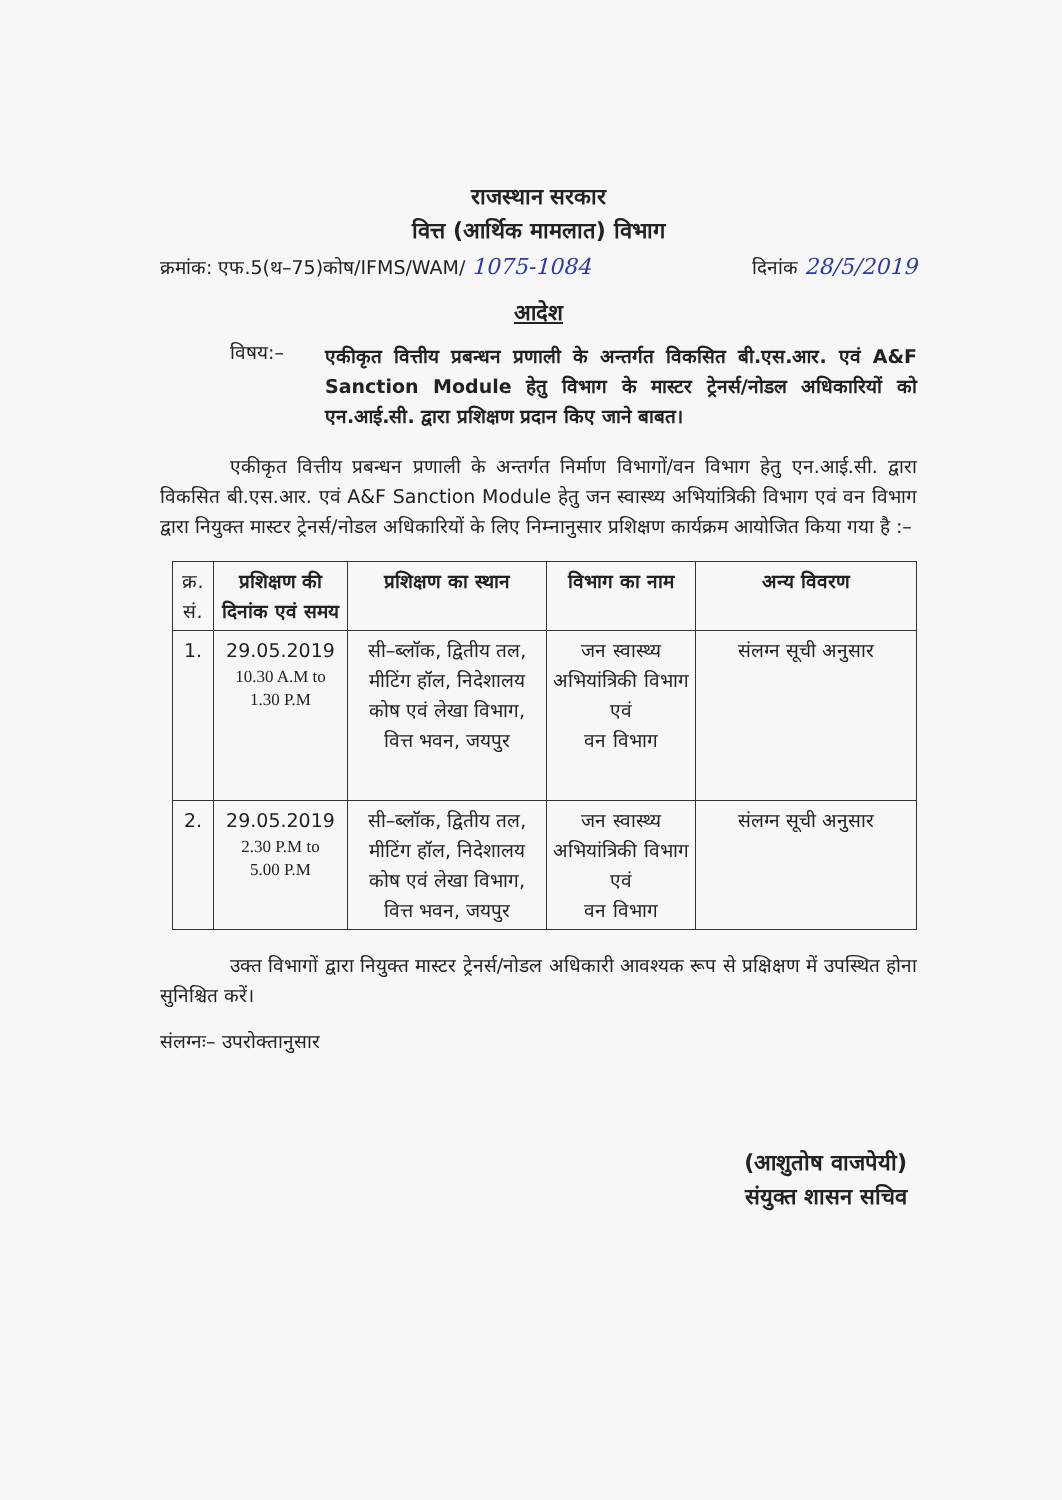राजस्थान सरकार
वित्त (आर्थिक मामलात) विभाग
क्रमांक: एफ.5(थ–75)कोष/IFMS/WAM/ 1075-1084 दिनांक 28/5/2019
आदेश
विषय:–
एकीकृत वित्तीय प्रबन्धन प्रणाली के अन्तर्गत विकसित बी.एस.आर. एवं A&F Sanction Module हेतु विभाग के मास्टर ट्रेनर्स/नोडल अधिकारियों को एन.आई.सी. द्वारा प्रशिक्षण प्रदान किए जाने बाबत।
एकीकृत वित्तीय प्रबन्धन प्रणाली के अन्तर्गत निर्माण विभागों/वन विभाग हेतु एन.आई.सी. द्वारा विकसित बी.एस.आर. एवं A&F Sanction Module हेतु जन स्वास्थ्य अभियांत्रिकी विभाग एवं वन विभाग द्वारा नियुक्त मास्टर ट्रेनर्स/नोडल अधिकारियों के लिए निम्नानुसार प्रशिक्षण कार्यक्रम आयोजित किया गया है :–
| क्र. सं. | प्रशिक्षण की दिनांक एवं समय | प्रशिक्षण का स्थान | विभाग का नाम | अन्य विवरण |
| --- | --- | --- | --- | --- |
| 1. | 29.05.2019 10.30 A.M to 1.30 P.M | सी–ब्लॉक, द्वितीय तल, मीटिंग हॉल, निदेशालय कोष एवं लेखा विभाग, वित्त भवन, जयपुर | जन स्वास्थ्य अभियांत्रिकी विभाग एवं वन विभाग | संलग्न सूची अनुसार |
| 2. | 29.05.2019 2.30 P.M to 5.00 P.M | सी–ब्लॉक, द्वितीय तल, मीटिंग हॉल, निदेशालय कोष एवं लेखा विभाग, वित्त भवन, जयपुर | जन स्वास्थ्य अभियांत्रिकी विभाग एवं वन विभाग | संलग्न सूची अनुसार |
उक्त विभागों द्वारा नियुक्त मास्टर ट्रेनर्स/नोडल अधिकारी आवश्यक रूप से प्रक्षिक्षण में उपस्थित होना सुनिश्चित करें।
संलग्नः– उपरोक्तानुसार
(आशुतोष वाजपेयी)
संयुक्त शासन सचिव